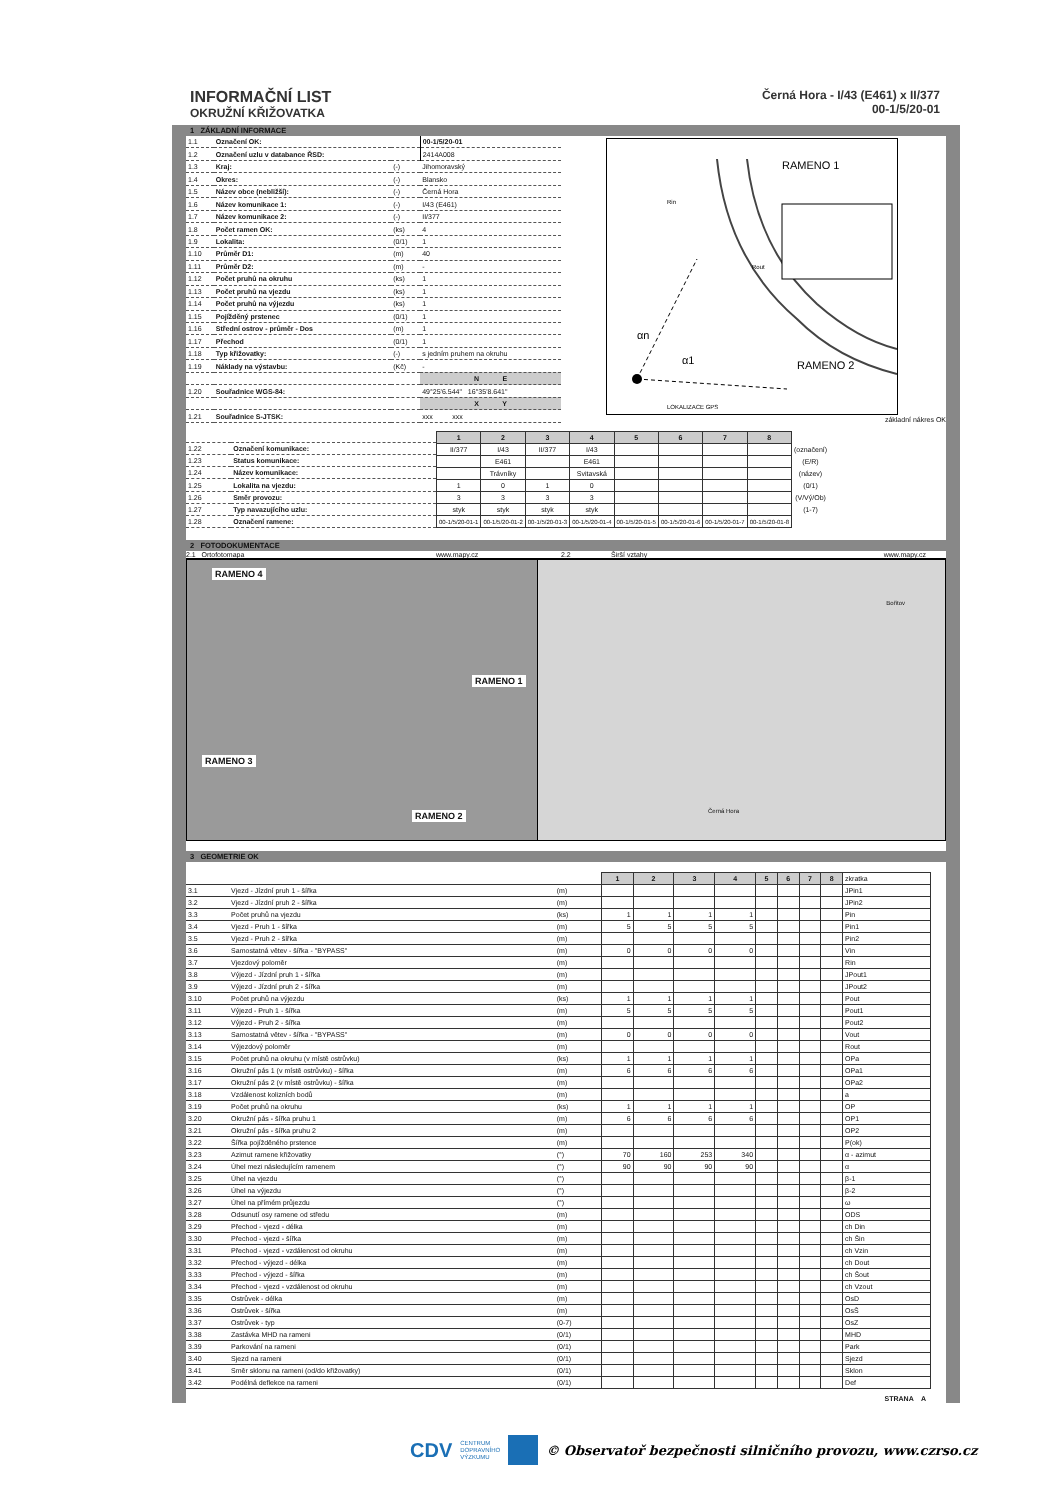INFORMAČNÍ LIST
OKRUŽNÍ KŘIŽOVATKA
Černá Hora - I/43 (E461) x II/377
00-1/5/20-01
1 ZÁKLADNÍ INFORMACE
| 1.1 | Označení OK: | | 00-1/5/20-01 |
| 1.2 | Označení uzlu v databance ŘSD: | | 2414A008 |
| 1.3 | Kraj: | (-) | Jihomoravský |
| 1.4 | Okres: | (-) | Blansko |
| 1.5 | Název obce (nebližší): | (-) | Černá Hora |
| 1.6 | Název komunikace 1: | (-) | I/43 (E461) |
| 1.7 | Název komunikace 2: | (-) | II/377 |
| 1.8 | Počet ramen OK: | (ks) | 4 |
| 1.9 | Lokalita: | (0/1) | 1 |
| 1.10 | Průměr D1: | (m) | 40 |
| 1.11 | Průměr D2: | (m) | - |
| 1.12 | Počet pruhů na okruhu | (ks) | 1 |
| 1.13 | Počet pruhů na vjezdu | (ks) | 1 |
| 1.14 | Počet pruhů na výjezdu | (ks) | 1 |
| 1.15 | Pojížděný prstenec | (0/1) | 1 |
| 1.16 | Střední ostrov - průměr - Dos | (m) | 1 |
| 1.17 | Přechod | (0/1) | 1 |
| 1.18 | Typ křižovatky: | (-) | s jedním pruhem na okruhu |
| 1.19 | Náklady na výstavbu: | (Kč) | - |
| | | | N E |
| 1.20 | Souřadnice WGS-84: | | 49°25'6.544" 16°35'8.641" |
| | | | X Y |
| 1.21 | Souřadnice S-JTSK: | | xxx xxx |
RAMENO 1
RAMENO 2
αn
α1
LOKALIZACE GPS
Rin
Rout
základní nákres OK
| 1.22 | Označení komunikace: |
| 1.23 | Status komunikace: |
| 1.24 | Název komunikace: |
| 1.25 | Lokalita na vjezdu: |
| 1.26 | Směr provozu: |
| 1.27 | Typ navazujícího uzlu: |
| 1.28 | Označení ramene: |
| 1 | 2 | 3 | 4 | 5 | 6 | 7 | 8 | |
| II/377 | I/43 | II/377 | I/43 | | | | | (označení) |
| | E461 | | E461 | | | | | (E/R) |
| | Trávníky | | Svitavská | | | | | (název) |
| 1 | 0 | 1 | 0 | | | | | (0/1) |
| 3 | 3 | 3 | 3 | | | | | (V/Vý/Ob) |
| styk | styk | styk | styk | | | | | (1-7) |
| 00-1/5/20-01-1 | 00-1/5/20-01-2 | 00-1/5/20-01-3 | 00-1/5/20-01-4 | 00-1/5/20-01-5 | 00-1/5/20-01-6 | 00-1/5/20-01-7 | 00-1/5/20-01-8 | |
2 FOTODOKUMENTACE
2.1 Ortofotomapa www.mapy.cz 2.2 Širší vztahy www.mapy.cz
RAMENO 4
RAMENO 1
RAMENO 3
RAMENO 2
Bořitov
Černá Hora
3 GEOMETRIE OK
| | | | 1 | 2 | 3 | 4 | 5 | 6 | 7 | 8 | zkratka |
| 3.1 | Vjezd - Jízdní pruh 1 - šířka | (m) | | | | | | | | | JPin1 |
| 3.2 | Vjezd - Jízdní pruh 2 - šířka | (m) | | | | | | | | | JPin2 |
| 3.3 | Počet pruhů na vjezdu | (ks) | 1 | 1 | 1 | 1 | | | | | Pin |
| 3.4 | Vjezd - Pruh 1 - šířka | (m) | 5 | 5 | 5 | 5 | | | | | Pin1 |
| 3.5 | Vjezd - Pruh 2 - šířka | (m) | | | | | | | | | Pin2 |
| 3.6 | Samostatná větev - šířka - "BYPASS" | (m) | 0 | 0 | 0 | 0 | | | | | Vin |
| 3.7 | Vjezdový poloměr | (m) | | | | | | | | | Rin |
| 3.8 | Výjezd - Jízdní pruh 1 - šířka | (m) | | | | | | | | | JPout1 |
| 3.9 | Výjezd - Jízdní pruh 2 - šířka | (m) | | | | | | | | | JPout2 |
| 3.10 | Počet pruhů na výjezdu | (ks) | 1 | 1 | 1 | 1 | | | | | Pout |
| 3.11 | Výjezd - Pruh 1 - šířka | (m) | 5 | 5 | 5 | 5 | | | | | Pout1 |
| 3.12 | Výjezd - Pruh 2 - šířka | (m) | | | | | | | | | Pout2 |
| 3.13 | Samostatná větev - šířka - "BYPASS" | (m) | 0 | 0 | 0 | 0 | | | | | Vout |
| 3.14 | Výjezdový poloměr | (m) | | | | | | | | | Rout |
| 3.15 | Počet pruhů na okruhu (v místě ostrůvku) | (ks) | 1 | 1 | 1 | 1 | | | | | OPa |
| 3.16 | Okružní pás 1 (v místě ostrůvku) - šířka | (m) | 6 | 6 | 6 | 6 | | | | | OPa1 |
| 3.17 | Okružní pás 2 (v místě ostrůvku) - šířka | (m) | | | | | | | | | OPa2 |
| 3.18 | Vzdálenost kolizních bodů | (m) | | | | | | | | | a |
| 3.19 | Počet pruhů na okruhu | (ks) | 1 | 1 | 1 | 1 | | | | | OP |
| 3.20 | Okružní pás - šířka pruhu 1 | (m) | 6 | 6 | 6 | 6 | | | | | OP1 |
| 3.21 | Okružní pás - šířka pruhu 2 | (m) | | | | | | | | | OP2 |
| 3.22 | Šířka pojížděného prstence | (m) | | | | | | | | | P(ok) |
| 3.23 | Azimut ramene křižovatky | (°) | 70 | 160 | 253 | 340 | | | | | α - azimut |
| 3.24 | Úhel mezi následujícím ramenem | (°) | 90 | 90 | 90 | 90 | | | | | α |
| 3.25 | Úhel na vjezdu | (°) | | | | | | | | | β-1 |
| 3.26 | Úhel na výjezdu | (°) | | | | | | | | | β-2 |
| 3.27 | Úhel na přímém průjezdu | (°) | | | | | | | | | ω |
| 3.28 | Odsunutí osy ramene od středu | (m) | | | | | | | | | ODS |
| 3.29 | Přechod - vjezd - délka | (m) | | | | | | | | | ch Din |
| 3.30 | Přechod - vjezd - šířka | (m) | | | | | | | | | ch Šin |
| 3.31 | Přechod - vjezd - vzdálenost od okruhu | (m) | | | | | | | | | ch Vzin |
| 3.32 | Přechod - výjezd - délka | (m) | | | | | | | | | ch Dout |
| 3.33 | Přechod - výjezd - šířka | (m) | | | | | | | | | ch Šout |
| 3.34 | Přechod - vjezd - vzdálenost od okruhu | (m) | | | | | | | | | ch Vzout |
| 3.35 | Ostrůvek - délka | (m) | | | | | | | | | OsD |
| 3.36 | Ostrůvek - šířka | (m) | | | | | | | | | OsŠ |
| 3.37 | Ostrůvek - typ | (0-7) | | | | | | | | | OsZ |
| 3.38 | Zastávka MHD na rameni | (0/1) | | | | | | | | | MHD |
| 3.39 | Parkování na rameni | (0/1) | | | | | | | | | Park |
| 3.40 | Sjezd na rameni | (0/1) | | | | | | | | | Sjezd |
| 3.41 | Směr sklonu na rameni (od/do křižovatky) | (0/1) | | | | | | | | | Sklon |
| 3.42 | Podélná deflekce na rameni | (0/1) | | | | | | | | | Def |
STRANA A
CDV CENTRUM
DOPRAVNÍHO
VÝZKUMU © Observatoř bezpečnosti silničního provozu, www.czrso.cz